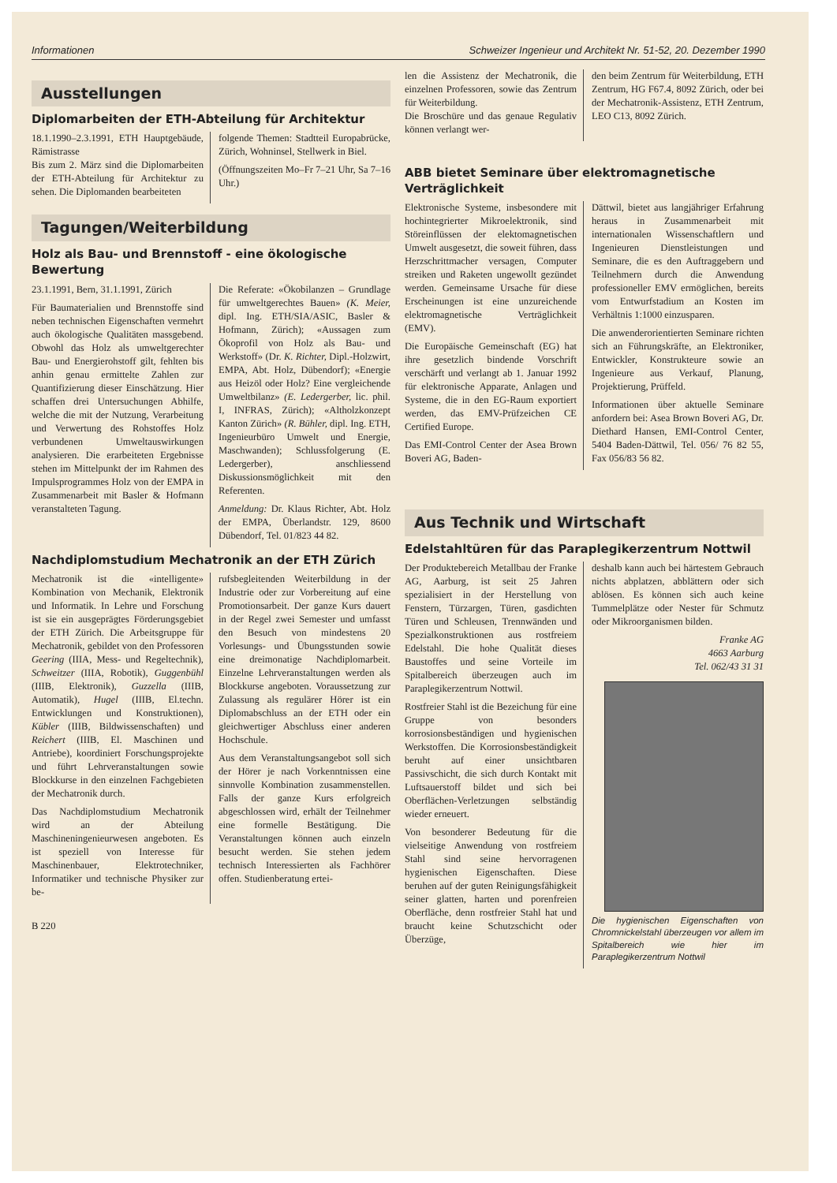Informationen Schweizer Ingenieur und Architekt Nr. 51-52, 20. Dezember 1990
Ausstellungen
Diplomarbeiten der ETH-Abteilung für Architektur
18.1.1990–2.3.1991, ETH Hauptgebäude, Rämistrasse
Bis zum 2. März sind die Diplomarbeiten der ETH-Abteilung für Architektur zu sehen. Die Diplomanden bearbeiteten
folgende Themen: Stadtteil Europabrücke, Zürich, Wohninsel, Stellwerk in Biel.
(Öffnungszeiten Mo–Fr 7–21 Uhr, Sa 7–16 Uhr.)
Tagungen/Weiterbildung
Holz als Bau- und Brennstoff - eine ökologische Bewertung
23.1.1991, Bern, 31.1.1991, Zürich
Für Baumaterialien und Brennstoffe sind neben technischen Eigenschaften vermehrt auch ökologische Qualitäten massgebend. Obwohl das Holz als umweltgerechter Bau- und Energierohstoff gilt, fehlten bis anhin genau ermittelte Zahlen zur Quantifizierung dieser Einschätzung. Hier schaffen drei Untersuchungen Abhilfe, welche die mit der Nutzung, Verarbeitung und Verwertung des Rohstoffes Holz verbundenen Umweltauswirkungen analysieren. Die erarbeiteten Ergebnisse stehen im Mittelpunkt der im Rahmen des Impulsprogrammes Holz von der EMPA in Zusammenarbeit mit Basler & Hofmann veranstalteten Tagung.
Die Referate: «Ökobilanzen – Grundlage für umweltgerechtes Bauen» (K. Meier, dipl. Ing. ETH/SIA/ASIC, Basler & Hofmann, Zürich); «Aussagen zum Ökoprofil von Holz als Bau- und Werkstoff» (Dr. K. Richter, Dipl.-Holzwirt, EMPA, Abt. Holz, Dübendorf); «Energie aus Heizöl oder Holz? Eine vergleichende Umweltbilanz» (E. Ledergerber, lic. phil. I, INFRAS, Zürich); «Altholzkonzept Kanton Zürich» (R. Bühler, dipl. Ing. ETH, Ingenieurbüro Umwelt und Energie, Maschwanden); Schlussfolgerung (E. Ledergerber), anschliessend Diskussionsmöglichkeit mit den Referenten.
Anmeldung: Dr. Klaus Richter, Abt. Holz der EMPA, Überlandstr. 129, 8600 Dübendorf, Tel. 01/823 44 82.
Nachdiplomstudium Mechatronik an der ETH Zürich
Mechatronik ist die «intelligente» Kombination von Mechanik, Elektronik und Informatik. In Lehre und Forschung ist sie ein ausgeprägtes Förderungsgebiet der ETH Zürich. Die Arbeitsgruppe für Mechatronik, gebildet von den Professoren Geering (IIIA, Mess- und Regeltechnik), Schweitzer (IIIA, Robotik), Guggenbühl (IIIB, Elektronik), Guzzella (IIIB, Automatik), Hugel (IIIB, El.techn. Entwicklungen und Konstruktionen), Kübler (IIIB, Bildwissenschaften) und Reichert (IIIB, El. Maschinen und Antriebe), koordiniert Forschungsprojekte und führt Lehrveranstaltungen sowie Blockkurse in den einzelnen Fachgebieten der Mechatronik durch.
Das Nachdiplomstudium Mechatronik wird an der Abteilung Maschineningenieurwesen angeboten. Es ist speziell von Interesse für Maschinenbauer, Elektrotechniker, Informatiker und technische Physiker zur be-
rufsbegleitenden Weiterbildung in der Industrie oder zur Vorbereitung auf eine Promotionsarbeit. Der ganze Kurs dauert in der Regel zwei Semester und umfasst den Besuch von mindestens 20 Vorlesungs- und Übungsstunden sowie eine dreimonatige Nachdiplomarbeit. Einzelne Lehrveranstaltungen werden als Blockkurse angeboten. Voraussetzung zur Zulassung als regulärer Hörer ist ein Diplomabschluss an der ETH oder ein gleichwertiger Abschluss einer anderen Hochschule.
Aus dem Veranstaltungsangebot soll sich der Hörer je nach Vorkenntnissen eine sinnvolle Kombination zusammenstellen. Falls der ganze Kurs erfolgreich abgeschlossen wird, erhält der Teilnehmer eine formelle Bestätigung. Die Veranstaltungen können auch einzeln besucht werden. Sie stehen jedem technisch Interessierten als Fachhörer offen. Studienberatung ertei-
B 220
len die Assistenz der Mechatronik, die einzelnen Professoren, sowie das Zentrum für Weiterbildung.
Die Broschüre und das genaue Regulativ können verlangt wer-
den beim Zentrum für Weiterbildung, ETH Zentrum, HG F67.4, 8092 Zürich, oder bei der Mechatronik-Assistenz, ETH Zentrum, LEO C13, 8092 Zürich.
ABB bietet Seminare über elektromagnetische Verträglichkeit
Elektronische Systeme, insbesondere mit hochintegrierter Mikroelektronik, sind Störeinflüssen der elektomagnetischen Umwelt ausgesetzt, die soweit führen, dass Herzschrittmacher versagen, Computer streiken und Raketen ungewollt gezündet werden. Gemeinsame Ursache für diese Erscheinungen ist eine unzureichende elektromagnetische Verträglichkeit (EMV).
Die Europäische Gemeinschaft (EG) hat ihre gesetzlich bindende Vorschrift verschärft und verlangt ab 1. Januar 1992 für elektronische Apparate, Anlagen und Systeme, die in den EG-Raum exportiert werden, das EMV-Prüfzeichen CE Certified Europe.
Das EMI-Control Center der Asea Brown Boveri AG, Baden-
Dättwil, bietet aus langjähriger Erfahrung heraus in Zusammenarbeit mit internationalen Wissenschaftlern und Ingenieuren Dienstleistungen und Seminare, die es den Auftraggebern und Teilnehmern durch die Anwendung professioneller EMV ermöglichen, bereits vom Entwurfstadium an Kosten im Verhältnis 1:1000 einzusparen.
Die anwenderorientierten Seminare richten sich an Führungskräfte, an Elektroniker, Entwickler, Konstrukteure sowie an Ingenieure aus Verkauf, Planung, Projektierung, Prüffeld.
Informationen über aktuelle Seminare anfordern bei: Asea Brown Boveri AG, Dr. Diethard Hansen, EMI-Control Center, 5404 Baden-Dättwil, Tel. 056/ 76 82 55, Fax 056/83 56 82.
Aus Technik und Wirtschaft
Edelstahltüren für das Paraplegikerzentrum Nottwil
Der Produktebereich Metallbau der Franke AG, Aarburg, ist seit 25 Jahren spezialisiert in der Herstellung von Fenstern, Türzargen, Türen, gasdichten Türen und Schleusen, Trennwänden und Spezialkonstruktionen aus rostfreiem Edelstahl. Die hohe Qualität dieses Baustoffes und seine Vorteile im Spitalbereich überzeugen auch im Paraplegikerzentrum Nottwil.
Rostfreier Stahl ist die Bezeichung für eine Gruppe von besonders korrosionsbeständigen und hygienischen Werkstoffen. Die Korrosionsbeständigkeit beruht auf einer unsichtbaren Passivschicht, die sich durch Kontakt mit Luftsauerstoff bildet und sich bei Oberflächen-Verletzungen selbständig wieder erneuert.
Von besonderer Bedeutung für die vielseitige Anwendung von rostfreiem Stahl sind seine hervorragenen hygienischen Eigenschaften. Diese beruhen auf der guten Reinigungsfähigkeit seiner glatten, harten und porenfreien Oberfläche, denn rostfreier Stahl hat und braucht keine Schutzschicht oder Überzüge,
deshalb kann auch bei härtestem Gebrauch nichts abplatzen, abblättern oder sich ablösen. Es können sich auch keine Tummelplätze oder Nester für Schmutz oder Mikroorganismen bilden.
Franke AG
4663 Aarburg
Tel. 062/43 31 31
Die hygienischen Eigenschaften von Chromnickelstahl überzeugen vor allem im Spitalbereich wie hier im Paraplegikerzentrum Nottwil